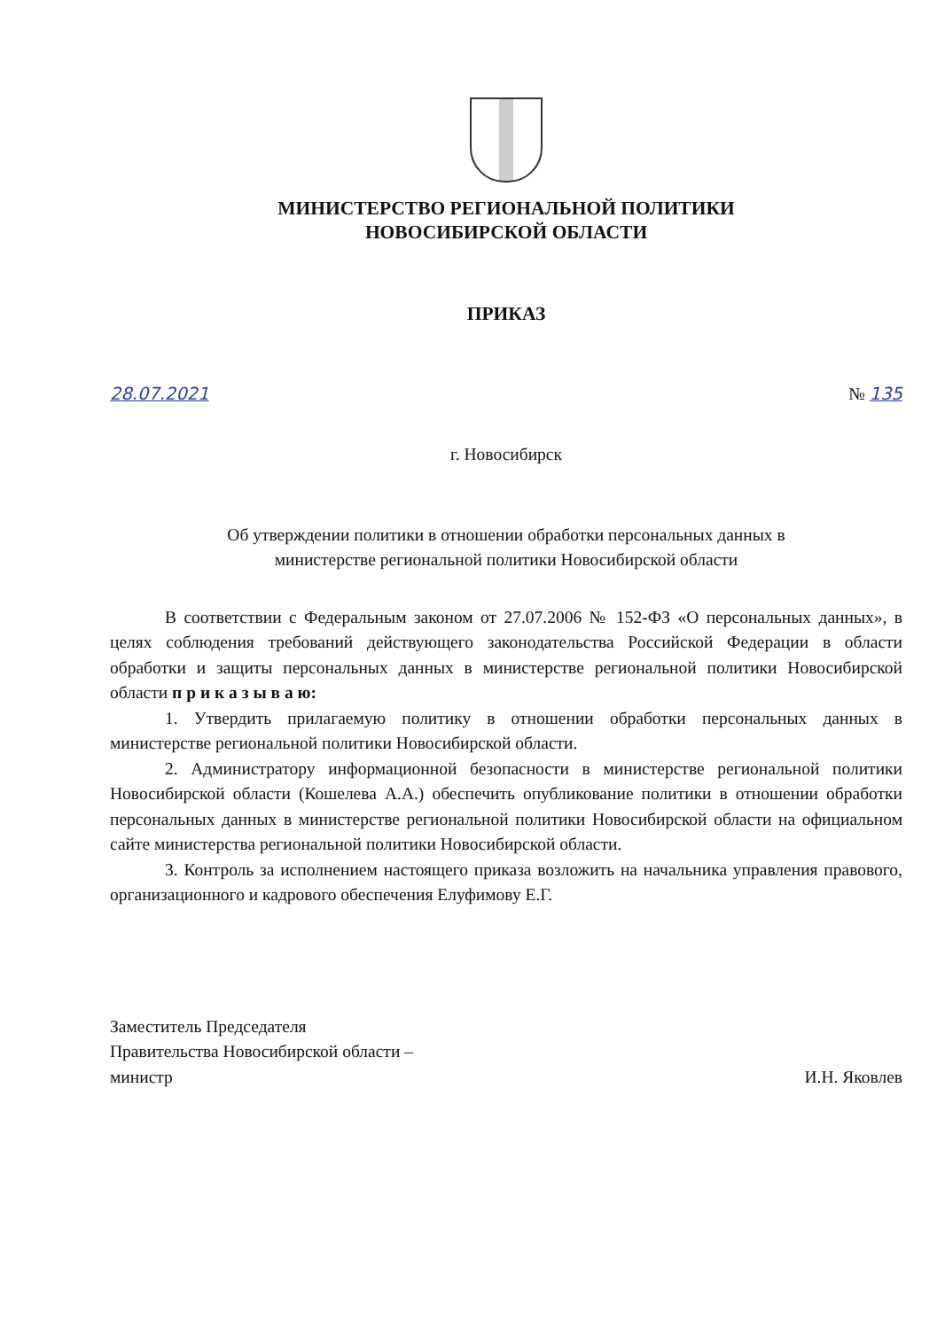МИНИСТЕРСТВО РЕГИОНАЛЬНОЙ ПОЛИТИКИ
НОВОСИБИРСКОЙ ОБЛАСТИ
ПРИКАЗ
28.07.2021 № 135
г. Новосибирск
Об утверждении политики в отношении обработки персональных данных в
министерстве региональной политики Новосибирской области
В соответствии с Федеральным законом от 27.07.2006 № 152-ФЗ «О персональных данных», в целях соблюдения требований действующего законодательства Российской Федерации в области обработки и защиты персональных данных в министерстве региональной политики Новосибирской области п р и к а з ы в а ю:
1. Утвердить прилагаемую политику в отношении обработки персональных данных в министерстве региональной политики Новосибирской области.
2. Администратору информационной безопасности в министерстве региональной политики Новосибирской области (Кошелева А.А.) обеспечить опубликование политики в отношении обработки персональных данных в министерстве региональной политики Новосибирской области на официальном сайте министерства региональной политики Новосибирской области.
3. Контроль за исполнением настоящего приказа возложить на начальника управления правового, организационного и кадрового обеспечения Елуфимову Е.Г.
Заместитель Председателя
Правительства Новосибирской области –
министр
И.Н. Яковлев